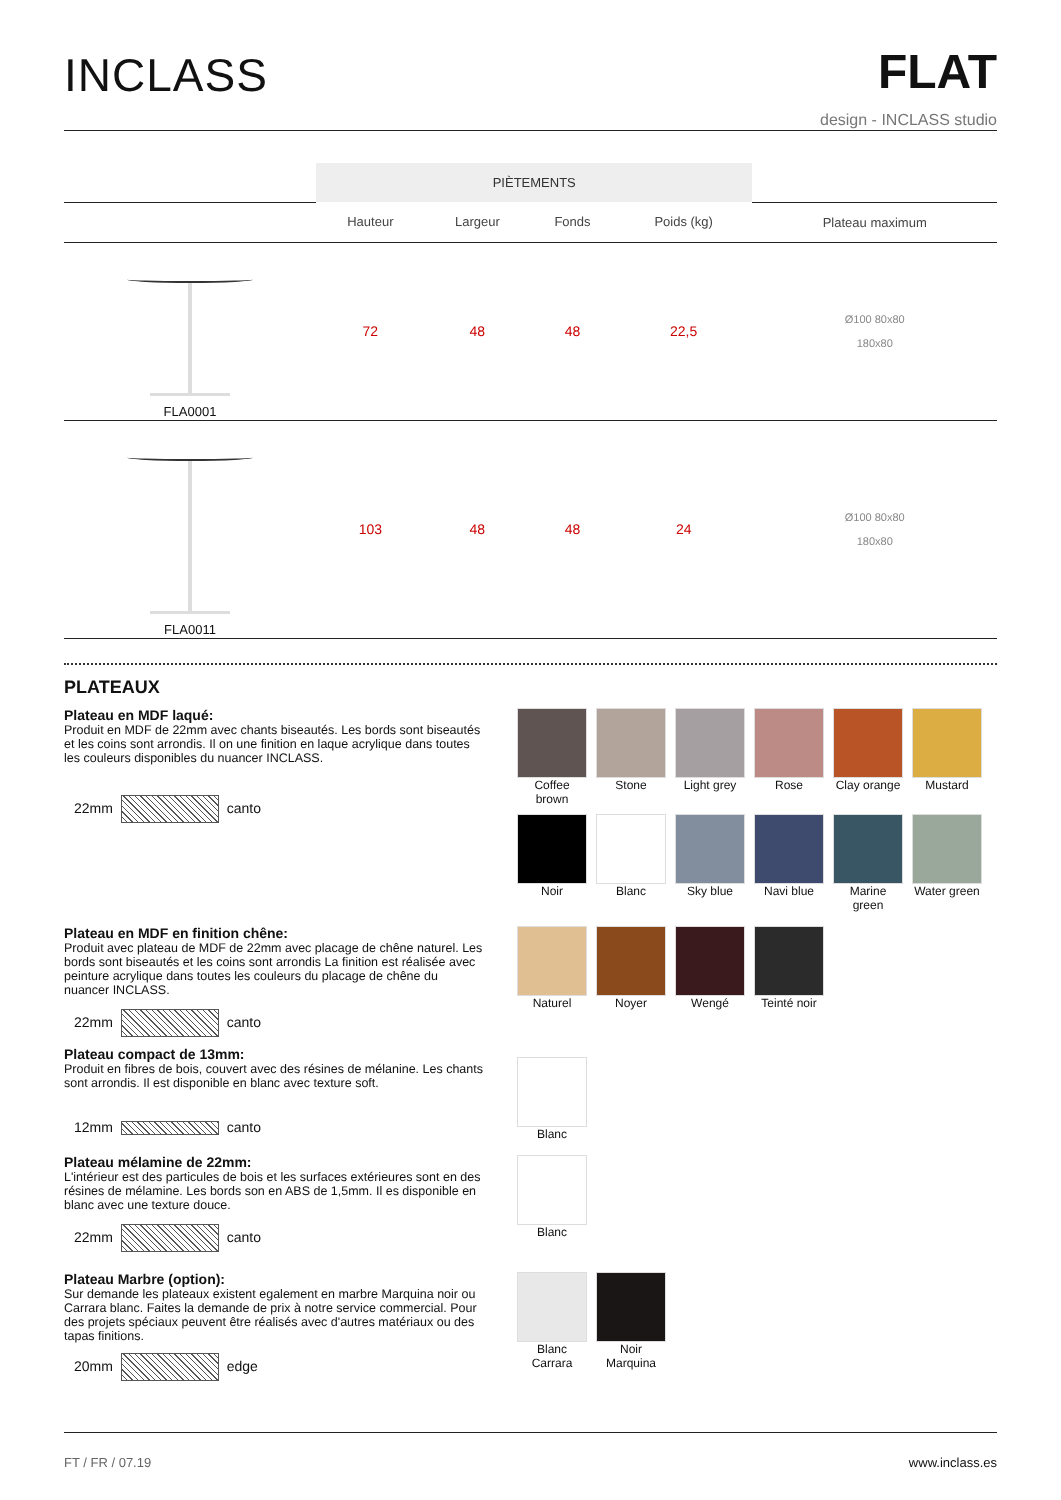INCLASS
FLAT
design - INCLASS studio
| | PIÈTEMENTS | | | | |
| --- | --- | --- | --- | --- | --- |
| | Hauteur | Largeur | Fonds | Poids (kg) | Plateau maximum |
| FLA0001 | 72 | 48 | 48 | 22,5 | Ø100 80x80 180x80 |
| FLA0011 | 103 | 48 | 48 | 24 | Ø100 80x80 180x80 |
PLATEAUX
Plateau en MDF laqué:
Produit en MDF de 22mm avec chants biseautés. Les bords sont biseautés et les coins sont arrondis. Il on une finition en laque acrylique dans toutes les couleurs disponibles du nuancer INCLASS.
22mm canto
Coffee brown
Stone
Light grey
Rose
Clay orange
Mustard
Noir
Blanc
Sky blue
Navi blue
Marine green
Water green
Plateau en MDF en finition chêne:
Produit avec plateau de MDF de 22mm avec placage de chêne naturel. Les bords sont biseautés et les coins sont arrondis La finition est réalisée avec peinture acrylique dans toutes les couleurs du placage de chêne du nuancer INCLASS.
22mm canto
Naturel
Noyer
Wengé
Teinté noir
Plateau compact de 13mm:
Produit en fibres de bois, couvert avec des résines de mélanine. Les chants sont arrondis. Il est disponible en blanc avec texture soft.
12mm canto
Blanc
Plateau mélamine de 22mm:
L'intérieur est des particules de bois et les surfaces extérieures sont en des résines de mélamine. Les bords son en ABS de 1,5mm. Il es disponible en blanc avec une texture douce.
22mm canto
Blanc
Plateau Marbre (option):
Sur demande les plateaux existent egalement en marbre Marquina noir ou Carrara blanc. Faites la demande de prix à notre service commercial. Pour des projets spéciaux peuvent être réalisés avec d'autres matériaux ou des tapas finitions.
20mm edge
Blanc Carrara
Noir Marquina
FT / FR / 07.19 www.inclass.es